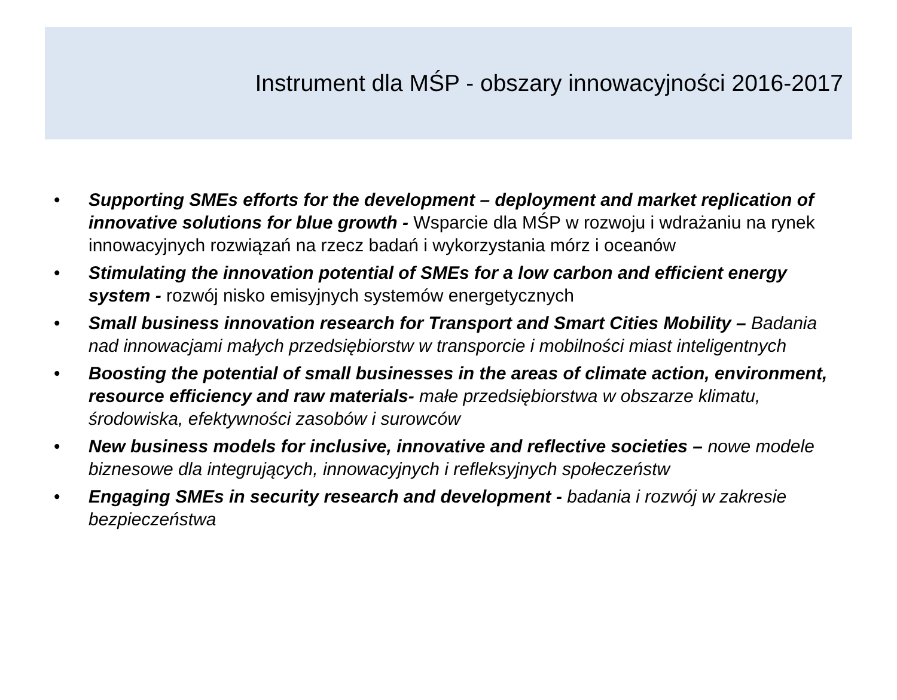Instrument dla MŚP - obszary innowacyjności 2016-2017
• Supporting SMEs efforts for the development – deployment and market replication of innovative solutions for blue growth - Wsparcie dla MŚP w rozwoju i wdrażaniu na rynek innowacyjnych rozwiązań na rzecz badań i wykorzystania mórz i oceanów
• Stimulating the innovation potential of SMEs for a low carbon and efficient energy system - rozwój nisko emisyjnych systemów energetycznych
• Small business innovation research for Transport and Smart Cities Mobility – Badania nad innowacjami małych przedsiębiorstw w transporcie i mobilności miast inteligentnych
• Boosting the potential of small businesses in the areas of climate action, environment, resource efficiency and raw materials- małe przedsiębiorstwa w obszarze klimatu, środowiska, efektywności zasobów i surowców
• New business models for inclusive, innovative and reflective societies – nowe modele biznesowe dla integrujących, innowacyjnych i refleksyjnych społeczeństw
• Engaging SMEs in security research and development - badania i rozwój w zakresie bezpieczeństwa